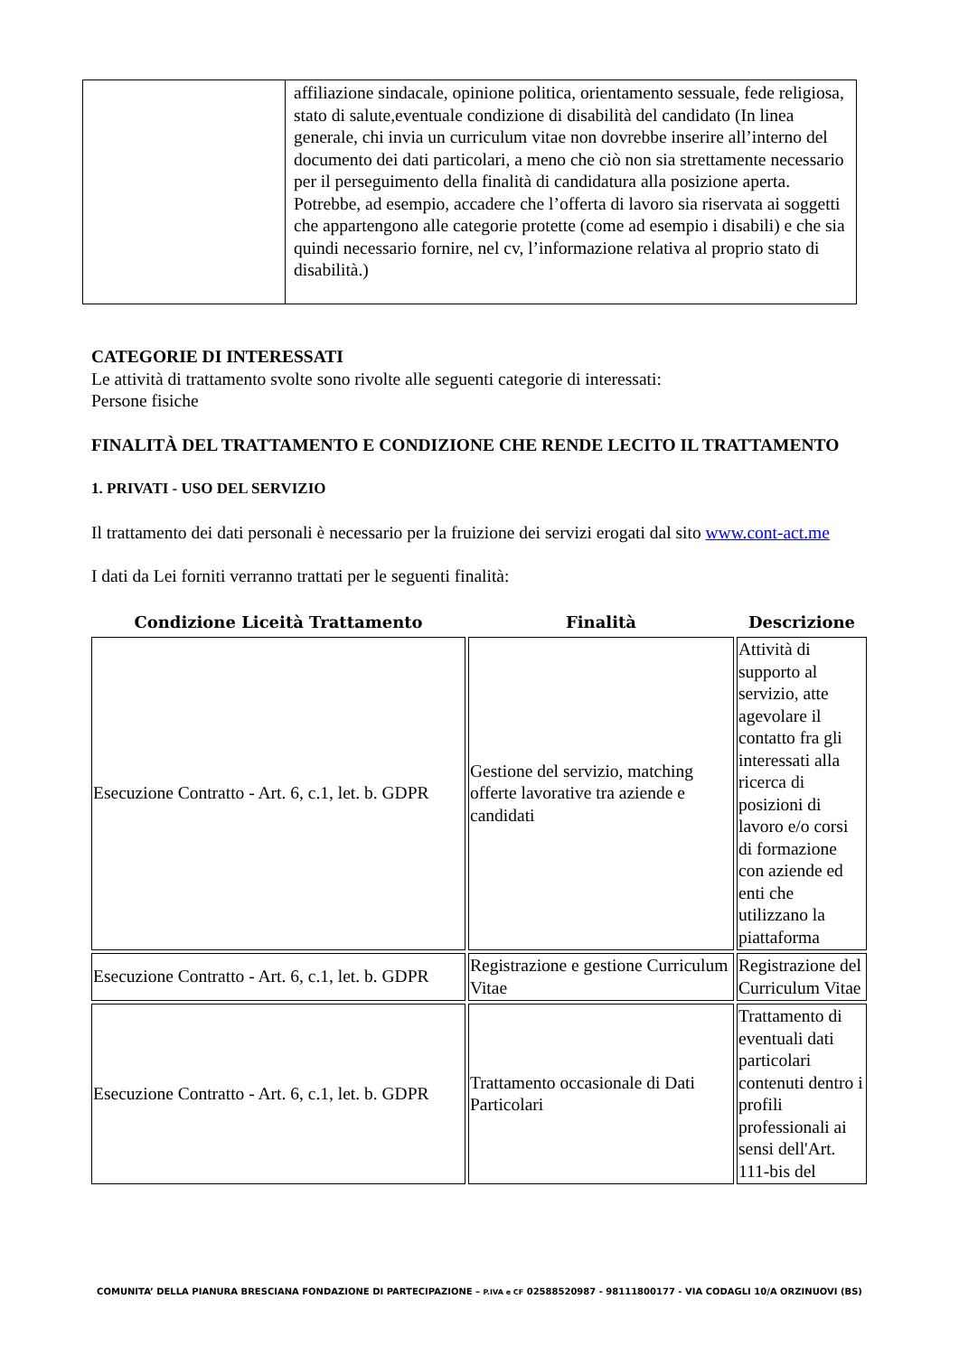| | affiliazione sindacale, opinione politica, orientamento sessuale, fede religiosa, stato di salute,eventuale condizione di disabilità del candidato (In linea generale, chi invia un curriculum vitae non dovrebbe inserire all’interno del documento dei dati particolari, a meno che ciò non sia strettamente necessario per il perseguimento della finalità di candidatura alla posizione aperta. Potrebbe, ad esempio, accadere che l’offerta di lavoro sia riservata ai soggetti che appartengono alle categorie protette (come ad esempio i disabili) e che sia quindi necessario fornire, nel cv, l’informazione relativa al proprio stato di disabilità.) |
CATEGORIE DI INTERESSATI
Le attività di trattamento svolte sono rivolte alle seguenti categorie di interessati:
Persone fisiche
FINALITÀ DEL TRATTAMENTO E CONDIZIONE CHE RENDE LECITO IL TRATTAMENTO
1. PRIVATI - USO DEL SERVIZIO
Il trattamento dei dati personali è necessario per la fruizione dei servizi erogati dal sito www.cont-act.me
I dati da Lei forniti verranno trattati per le seguenti finalità:
| Condizione Liceità Trattamento | Finalità | Descrizione |
| --- | --- | --- |
| Esecuzione Contratto - Art. 6, c.1, let. b. GDPR | Gestione del servizio, matching offerte lavorative tra aziende e candidati | Attività di supporto al servizio, atte agevolare il contatto fra gli interessati alla ricerca di posizioni di lavoro e/o corsi di formazione con aziende ed enti che utilizzano la piattaforma |
| Esecuzione Contratto - Art. 6, c.1, let. b. GDPR | Registrazione e gestione Curriculum Vitae | Registrazione del Curriculum Vitae |
| Esecuzione Contratto - Art. 6, c.1, let. b. GDPR | Trattamento occasionale di Dati Particolari | Trattamento di eventuali dati particolari contenuti dentro i profili professionali ai sensi dell'Art. 111-bis del |
COMUNITA’ DELLA PIANURA BRESCIANA FONDAZIONE DI PARTECIPAZIONE – P.IVA e CF 02588520987 - 98111800177 - VIA CODAGLI 10/A ORZINUOVI (BS)